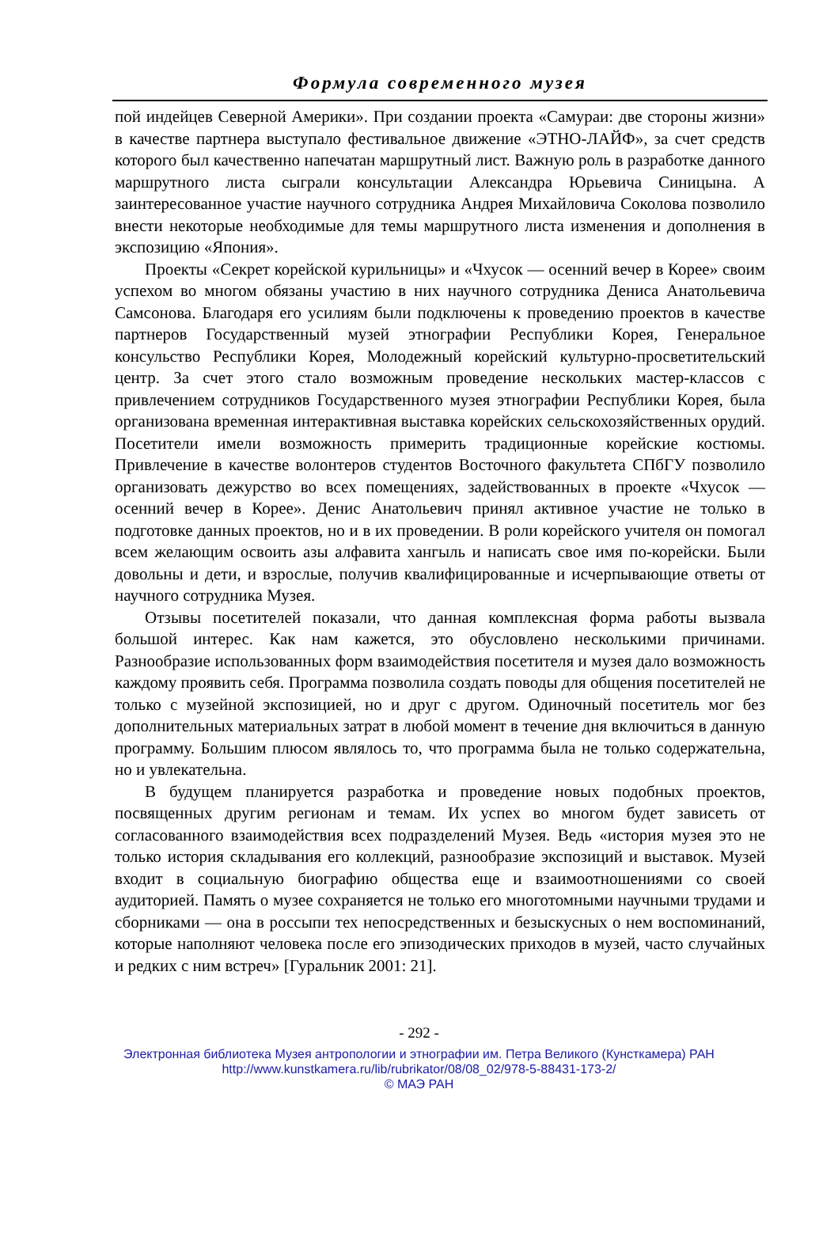Формула современного музея
пой индейцев Северной Америки». При создании проекта «Самураи: две стороны жизни» в качестве партнера выступало фестивальное движение «ЭТНО-ЛАЙФ», за счет средств которого был качественно напечатан маршрутный лист. Важную роль в разработке данного маршрутного листа сыграли консультации Александра Юрьевича Синицына. А заинтересованное участие научного сотрудника Андрея Михайловича Соколова позволило внести некоторые необходимые для темы маршрутного листа изменения и дополнения в экспозицию «Япония».
Проекты «Секрет корейской курильницы» и «Чхусок — осенний вечер в Корее» своим успехом во многом обязаны участию в них научного сотрудника Дениса Анатольевича Самсонова. Благодаря его усилиям были подключены к проведению проектов в качестве партнеров Государственный музей этнографии Республики Корея, Генеральное консульство Республики Корея, Молодежный корейский культурно-просветительский центр. За счет этого стало возможным проведение нескольких мастер-классов с привлечением сотрудников Государственного музея этнографии Республики Корея, была организована временная интерактивная выставка корейских сельскохозяйственных орудий. Посетители имели возможность примерить традиционные корейские костюмы. Привлечение в качестве волонтеров студентов Восточного факультета СПбГУ позволило организовать дежурство во всех помещениях, задействованных в проекте «Чхусок — осенний вечер в Корее». Денис Анатольевич принял активное участие не только в подготовке данных проектов, но и в их проведении. В роли корейского учителя он помогал всем желающим освоить азы алфавита хангыль и написать свое имя по-корейски. Были довольны и дети, и взрослые, получив квалифицированные и исчерпывающие ответы от научного сотрудника Музея.
Отзывы посетителей показали, что данная комплексная форма работы вызвала большой интерес. Как нам кажется, это обусловлено несколькими причинами. Разнообразие использованных форм взаимодействия посетителя и музея дало возможность каждому проявить себя. Программа позволила создать поводы для общения посетителей не только с музейной экспозицией, но и друг с другом. Одиночный посетитель мог без дополнительных материальных затрат в любой момент в течение дня включиться в данную программу. Большим плюсом являлось то, что программа была не только содержательна, но и увлекательна.
В будущем планируется разработка и проведение новых подобных проектов, посвященных другим регионам и темам. Их успех во многом будет зависеть от согласованного взаимодействия всех подразделений Музея. Ведь «история музея это не только история складывания его коллекций, разнообразие экспозиций и выставок. Музей входит в социальную биографию общества еще и взаимоотношениями со своей аудиторией. Память о музее сохраняется не только его многотомными научными трудами и сборниками — она в россыпи тех непосредственных и безыскусных о нем воспоминаний, которые наполняют человека после его эпизодических приходов в музей, часто случайных и редких с ним встреч» [Гуральник 2001: 21].
- 292 -
Электронная библиотека Музея антропологии и этнографии им. Петра Великого (Кунсткамера) РАН
http://www.kunstkamera.ru/lib/rubrikator/08/08_02/978-5-88431-173-2/
© МАЭ РАН